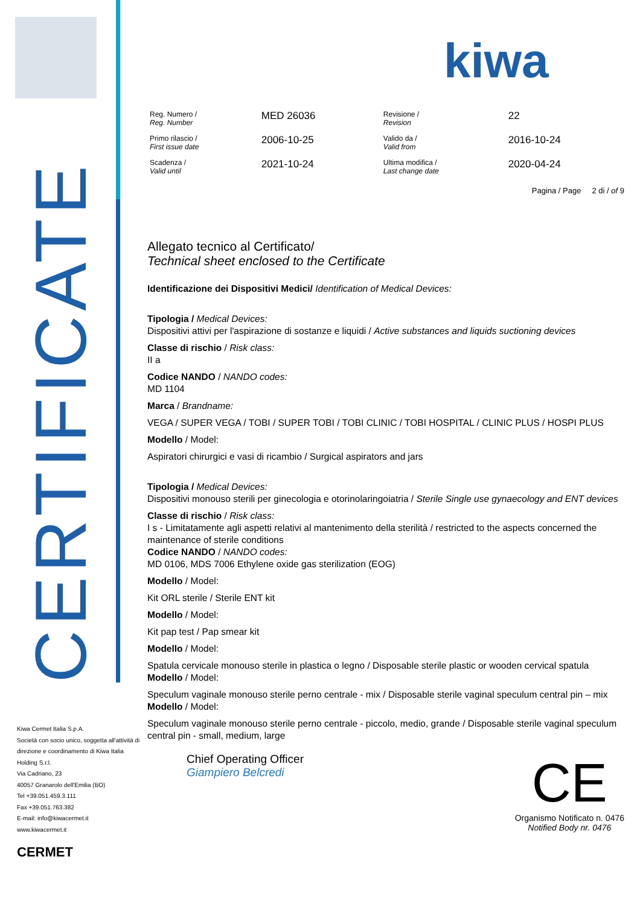CERTIFICATE
kiwa
| Reg. Numero / Reg. Number | MED 26036 | Revisione / Revision | 22 |
| Primo rilascio / First issue date | 2006-10-25 | Valido da / Valid from | 2016-10-24 |
| Scadenza / Valid until | 2021-10-24 | Ultima modifica / Last change date | 2020-04-24 |
Pagina / Page 2 di / of 9
Allegato tecnico al Certificato/
Technical sheet enclosed to the Certificate
Identificazione dei Dispositivi Medici/ Identification of Medical Devices:
Tipologia / Medical Devices:
Dispositivi attivi per l'aspirazione di sostanze e liquidi / Active substances and liquids suctioning devices
Classe di rischio / Risk class:
II a
Codice NANDO / NANDO codes:
MD 1104
Marca / Brandname:
VEGA / SUPER VEGA / TOBI / SUPER TOBI / TOBI CLINIC / TOBI HOSPITAL / CLINIC PLUS / HOSPI PLUS
Modello / Model:
Aspiratori chirurgici e vasi di ricambio / Surgical aspirators and jars
Tipologia / Medical Devices:
Dispositivi monouso sterili per ginecologia e otorinolaringoiatria / Sterile Single use gynaecology and ENT devices
Classe di rischio / Risk class:
I s - Limitatamente agli aspetti relativi al mantenimento della sterilità / restricted to the aspects concerned the maintenance of sterile conditions
Codice NANDO / NANDO codes:
MD 0106, MDS 7006 Ethylene oxide gas sterilization (EOG)
Modello / Model:
Kit ORL sterile / Sterile ENT kit
Modello / Model:
Kit pap test / Pap smear kit
Modello / Model:
Spatula cervicale monouso sterile in plastica o legno / Disposable sterile plastic or wooden cervical spatula
Modello / Model:
Speculum vaginale monouso sterile perno centrale - mix / Disposable sterile vaginal speculum central pin – mix
Modello / Model:
Speculum vaginale monouso sterile perno centrale - piccolo, medio, grande / Disposable sterile vaginal speculum central pin - small, medium, large
Chief Operating Officer
Giampiero Belcredi
CE
Organismo Notificato n. 0476
Notified Body nr. 0476
Kiwa Cermet Italia S.p.A.
Società con socio unico, soggetta all'attività di direzione e coordinamento di Kiwa Italia Holding S.r.l.
Via Cadriano, 23
40057 Granarolo dell'Emilia (BO)
Tel +39.051.459.3.111
Fax +39.051.763.382
E-mail: info@kiwacermet.it
www.kiwacermet.it
CERMET